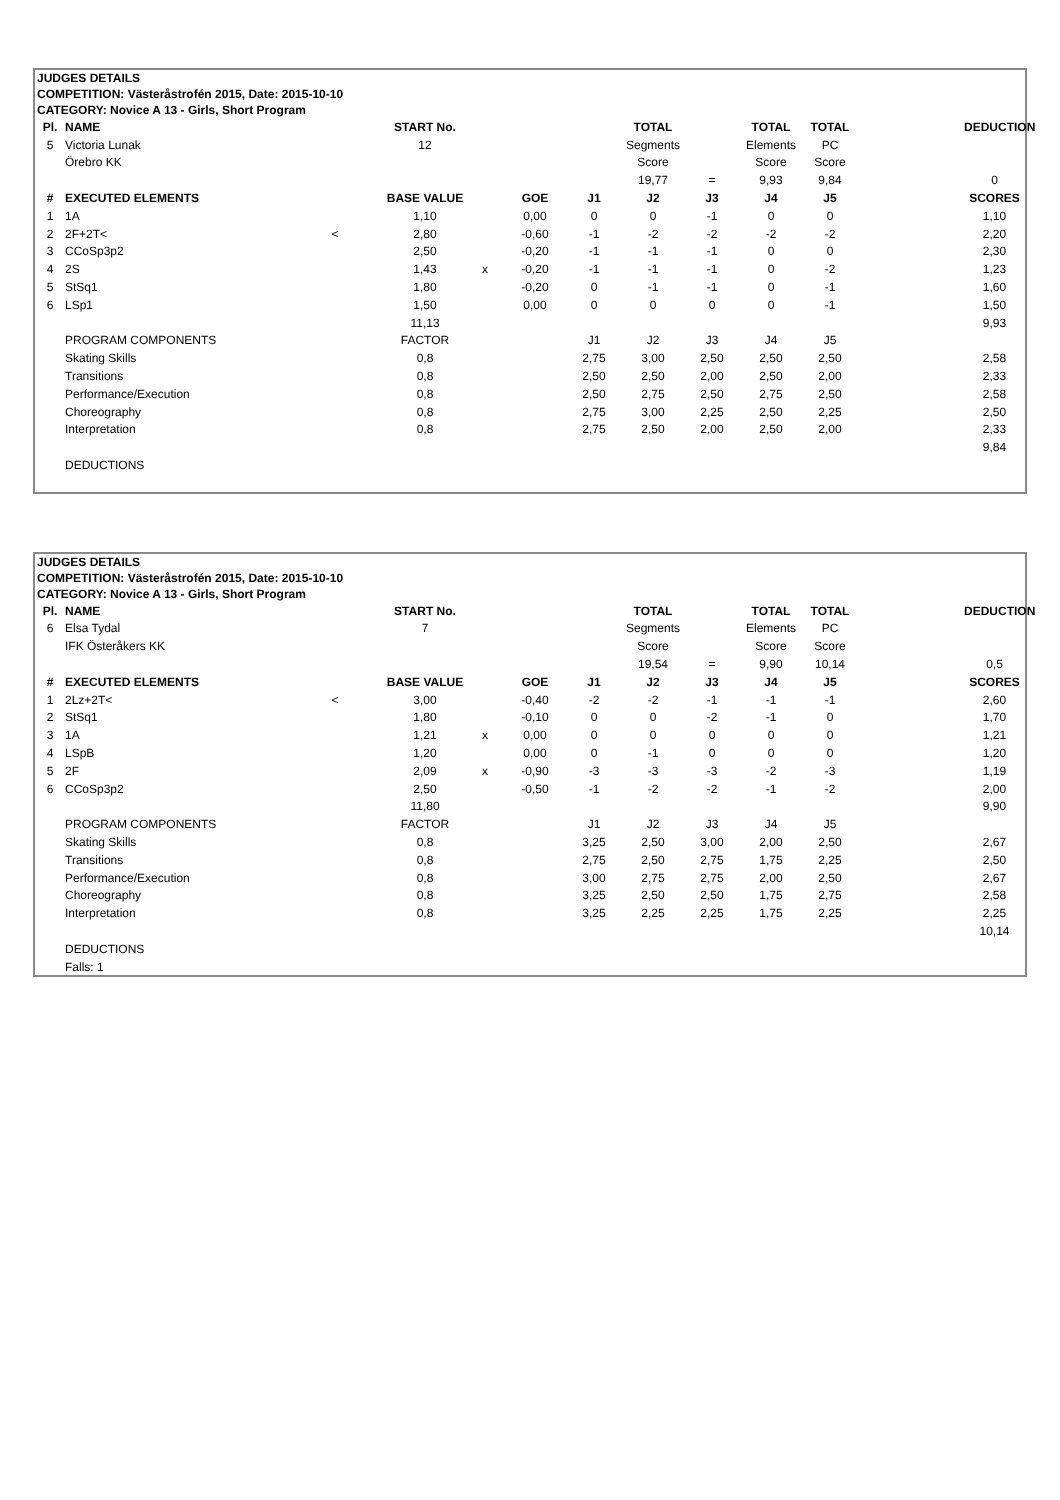JUDGES DETAILS
COMPETITION: Västeråstrofén 2015, Date: 2015-10-10
CATEGORY: Novice A 13 - Girls, Short Program
| Pl. | NAME | | START No. | | | | TOTAL | | TOTAL | TOTAL | | DEDUCTION |
| 5 | Victoria Lunak | | 12 | | | | Segments | | Elements | PC | | |
| | Örebro KK | | | | | | Score | | Score | Score | | |
| | | | | | | | 19,77 | = | 9,93 | 9,84 | | 0 |
| # | EXECUTED ELEMENTS | | BASE VALUE | | GOE | J1 | J2 | J3 | J4 | J5 | | SCORES |
| 1 | 1A | | 1,10 | | 0,00 | 0 | 0 | -1 | 0 | 0 | | 1,10 |
| 2 | 2F+2T< | < | 2,80 | | -0,60 | -1 | -2 | -2 | -2 | -2 | | 2,20 |
| 3 | CCoSp3p2 | | 2,50 | | -0,20 | -1 | -1 | -1 | 0 | 0 | | 2,30 |
| 4 | 2S | | 1,43 | x | -0,20 | -1 | -1 | -1 | 0 | -2 | | 1,23 |
| 5 | StSq1 | | 1,80 | | -0,20 | 0 | -1 | -1 | 0 | -1 | | 1,60 |
| 6 | LSp1 | | 1,50 | | 0,00 | 0 | 0 | 0 | 0 | -1 | | 1,50 |
| | | | 11,13 | | | | | | | | | 9,93 |
| | PROGRAM COMPONENTS | | FACTOR | | | J1 | J2 | J3 | J4 | J5 | | |
| | Skating Skills | | 0,8 | | | 2,75 | 3,00 | 2,50 | 2,50 | 2,50 | | 2,58 |
| | Transitions | | 0,8 | | | 2,50 | 2,50 | 2,00 | 2,50 | 2,00 | | 2,33 |
| | Performance/Execution | | 0,8 | | | 2,50 | 2,75 | 2,50 | 2,75 | 2,50 | | 2,58 |
| | Choreography | | 0,8 | | | 2,75 | 3,00 | 2,25 | 2,50 | 2,25 | | 2,50 |
| | Interpretation | | 0,8 | | | 2,75 | 2,50 | 2,00 | 2,50 | 2,00 | | 2,33 |
| | | | | | | | | | | | | 9,84 |
| | DEDUCTIONS | | | | | | | | | | | |
JUDGES DETAILS
COMPETITION: Västeråstrofén 2015, Date: 2015-10-10
CATEGORY: Novice A 13 - Girls, Short Program
| Pl. | NAME | | START No. | | | | TOTAL | | TOTAL | TOTAL | | DEDUCTION |
| 6 | Elsa Tydal | | 7 | | | | Segments | | Elements | PC | | |
| | IFK Österåkers KK | | | | | | Score | | Score | Score | | |
| | | | | | | | 19,54 | = | 9,90 | 10,14 | | 0,5 |
| # | EXECUTED ELEMENTS | | BASE VALUE | | GOE | J1 | J2 | J3 | J4 | J5 | | SCORES |
| 1 | 2Lz+2T< | < | 3,00 | | -0,40 | -2 | -2 | -1 | -1 | -1 | | 2,60 |
| 2 | StSq1 | | 1,80 | | -0,10 | 0 | 0 | -2 | -1 | 0 | | 1,70 |
| 3 | 1A | | 1,21 | x | 0,00 | 0 | 0 | 0 | 0 | 0 | | 1,21 |
| 4 | LSpB | | 1,20 | | 0,00 | 0 | -1 | 0 | 0 | 0 | | 1,20 |
| 5 | 2F | | 2,09 | x | -0,90 | -3 | -3 | -3 | -2 | -3 | | 1,19 |
| 6 | CCoSp3p2 | | 2,50 | | -0,50 | -1 | -2 | -2 | -1 | -2 | | 2,00 |
| | | | 11,80 | | | | | | | | | 9,90 |
| | PROGRAM COMPONENTS | | FACTOR | | | J1 | J2 | J3 | J4 | J5 | | |
| | Skating Skills | | 0,8 | | | 3,25 | 2,50 | 3,00 | 2,00 | 2,50 | | 2,67 |
| | Transitions | | 0,8 | | | 2,75 | 2,50 | 2,75 | 1,75 | 2,25 | | 2,50 |
| | Performance/Execution | | 0,8 | | | 3,00 | 2,75 | 2,75 | 2,00 | 2,50 | | 2,67 |
| | Choreography | | 0,8 | | | 3,25 | 2,50 | 2,50 | 1,75 | 2,75 | | 2,58 |
| | Interpretation | | 0,8 | | | 3,25 | 2,25 | 2,25 | 1,75 | 2,25 | | 2,25 |
| | | | | | | | | | | | | 10,14 |
| | DEDUCTIONS | | | | | | | | | | | |
| | Falls: 1 | | | | | | | | | | | |